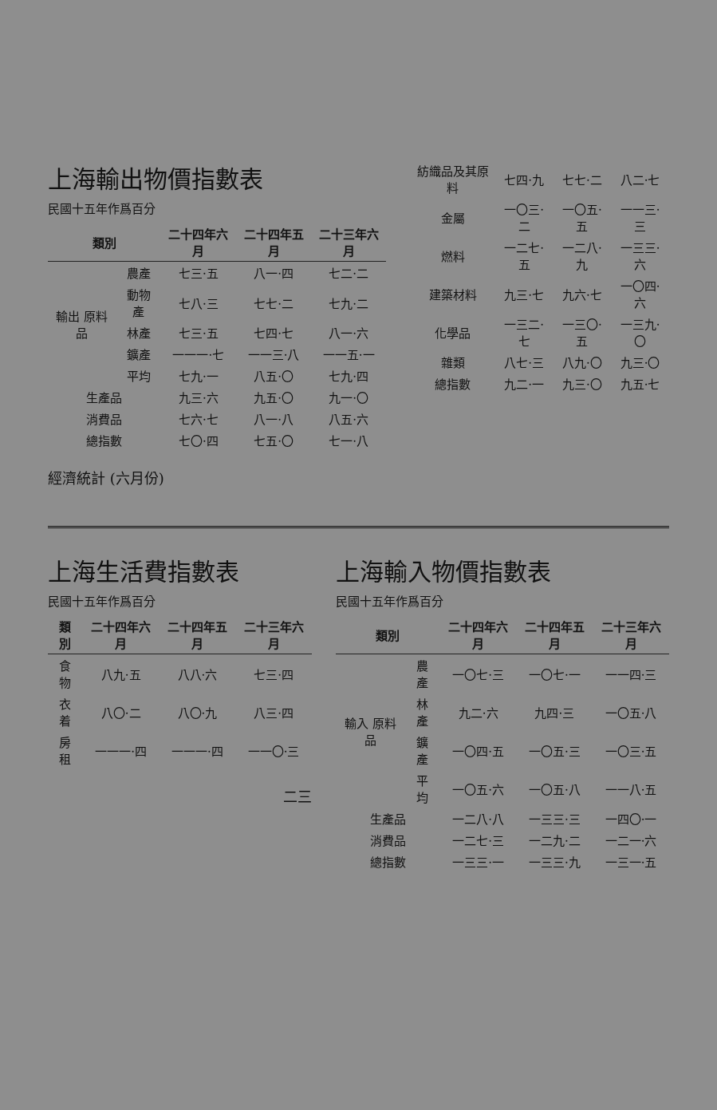| 紡織品及其原料 | 七四·九 | 七七·二 | 八二·七 |
| 金屬 | 一〇三·二 | 一〇五·五 | 一一三·三 |
| 燃料 | 一二七·五 | 一二八·九 | 一三三·六 |
| 建築材料 | 九三·七 | 九六·七 | 一〇四·六 |
| 化學品 | 一三二·七 | 一三〇·五 | 一三九·〇 |
| 雜類 | 八七·三 | 八九·〇 | 九三·〇 |
| 總指數 | 九二·一 | 九三·〇 | 九五·七 |
上海輸出物價指數表
民國十五年作爲百分
| 類別 | | 二十四年六月 | 二十四年五月 | 二十三年六月 |
| --- | --- | --- | --- | --- |
| 輸出 原料品 | 農產 | 七三·五 | 八一·四 | 七二·二 |
| | 動物產 | 七八·三 | 七七·二 | 七九·二 |
| | 林產 | 七三·五 | 七四·七 | 八一·六 |
| | 鑛產 | 一一一·七 | 一一三·八 | 一一五·一 |
| | 平均 | 七九·一 | 八五·〇 | 七九·四 |
| 生產品 | | 九三·六 | 九五·〇 | 九一·〇 |
| 消費品 | | 七六·七 | 八一·八 | 八五·六 |
| 總指數 | | 七〇·四 | 七五·〇 | 七一·八 |
經濟統計 (六月份)
上海輸入物價指數表
民國十五年作爲百分
| 類別 | | 二十四年六月 | 二十四年五月 | 二十三年六月 |
| --- | --- | --- | --- | --- |
| 輸入 原料品 | 農產 | 一〇七·三 | 一〇七·一 | 一一四·三 |
| | 林產 | 九二·六 | 九四·三 | 一〇五·八 |
| | 鑛產 | 一〇四·五 | 一〇五·三 | 一〇三·五 |
| | 平均 | 一〇五·六 | 一〇五·八 | 一一八·五 |
| 生產品 | | 一二八·八 | 一三三·三 | 一四〇·一 |
| 消費品 | | 一二七·三 | 一二九·二 | 一二一·六 |
| 總指數 | | 一三三·一 | 一三三·九 | 一三一·五 |
上海生活費指數表
民國十五年作爲百分
| 類別 | 二十四年六月 | 二十四年五月 | 二十三年六月 |
| --- | --- | --- | --- |
| 食物 | 八九·五 | 八八·六 | 七三·四 |
| 衣着 | 八〇·二 | 八〇·九 | 八三·四 |
| 房租 | 一一一·四 | 一一一·四 | 一一〇·三 |
二三